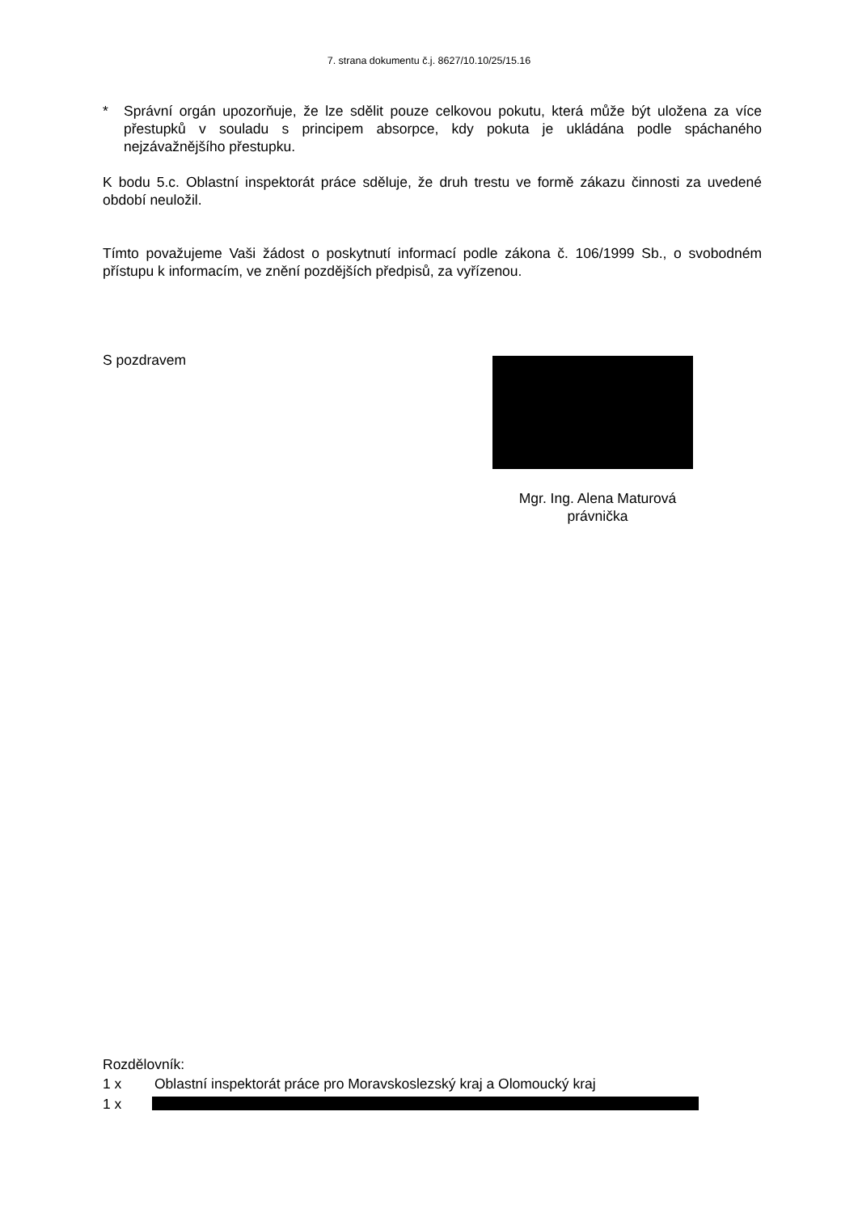7. strana dokumentu č.j. 8627/10.10/25/15.16
* Správní orgán upozorňuje, že lze sdělit pouze celkovou pokutu, která může být uložena za více přestupků v souladu s principem absorpce, kdy pokuta je ukládána podle spáchaného nejzávažnějšího přestupku.
K bodu 5.c. Oblastní inspektorát práce sděluje, že druh trestu ve formě zákazu činnosti za uvedené období neuložil.
Tímto považujeme Vaši žádost o poskytnutí informací podle zákona č. 106/1999 Sb., o svobodném přístupu k informacím, ve znění pozdějších předpisů, za vyřízenou.
S pozdravem
Mgr. Ing. Alena Maturová
právnička
Rozdělovník:
1 x Oblastní inspektorát práce pro Moravskoslezský kraj a Olomoucký kraj
1 x